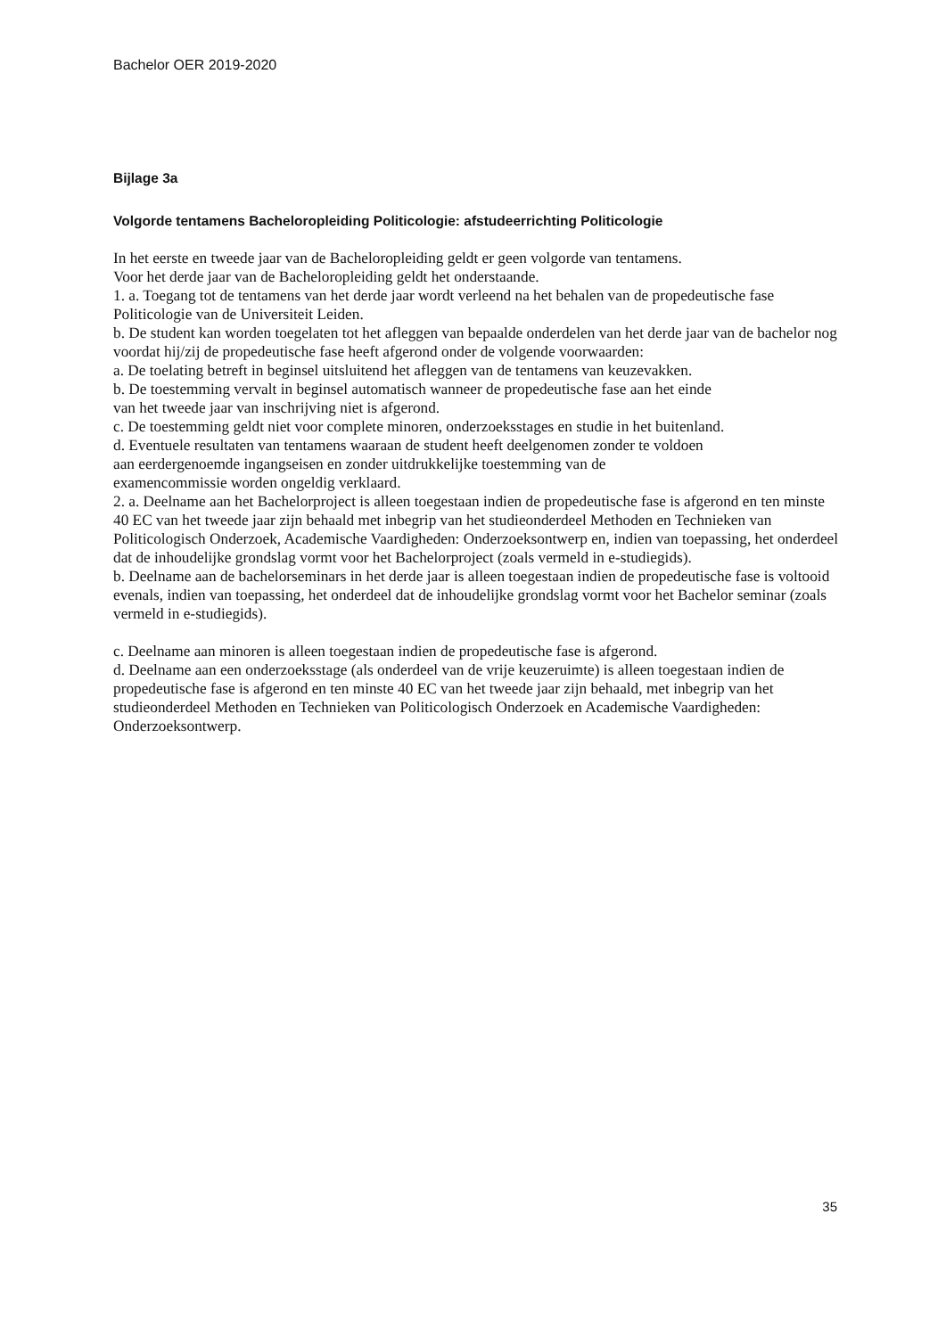Bachelor OER 2019-2020
Bijlage 3a
Volgorde tentamens Bacheloropleiding Politicologie: afstudeerrichting Politicologie
In het eerste en tweede jaar van de Bacheloropleiding geldt er geen volgorde van tentamens.
Voor het derde jaar van de Bacheloropleiding geldt het onderstaande.
1. a. Toegang tot de tentamens van het derde jaar wordt verleend na het behalen van de propedeutische fase Politicologie van de Universiteit Leiden.
b. De student kan worden toegelaten tot het afleggen van bepaalde onderdelen van het derde jaar van de bachelor nog voordat hij/zij de propedeutische fase heeft afgerond onder de volgende voorwaarden:
a. De toelating betreft in beginsel uitsluitend het afleggen van de tentamens van keuzevakken.
b. De toestemming vervalt in beginsel automatisch wanneer de propedeutische fase aan het einde
van het tweede jaar van inschrijving niet is afgerond.
c. De toestemming geldt niet voor complete minoren, onderzoeksstages en studie in het buitenland.
d. Eventuele resultaten van tentamens waaraan de student heeft deelgenomen zonder te voldoen
aan eerdergenoemde ingangseisen en zonder uitdrukkelijke toestemming van de
examencommissie worden ongeldig verklaard.
2. a. Deelname aan het Bachelorproject is alleen toegestaan indien de propedeutische fase is afgerond en ten minste 40 EC van het tweede jaar zijn behaald met inbegrip van het studieonderdeel Methoden en Technieken van Politicologisch Onderzoek, Academische Vaardigheden: Onderzoeksontwerp en, indien van toepassing, het onderdeel dat de inhoudelijke grondslag vormt voor het Bachelorproject (zoals vermeld in e-studiegids).
b. Deelname aan de bachelorseminars in het derde jaar is alleen toegestaan indien de propedeutische fase is voltooid evenals, indien van toepassing, het onderdeel dat de inhoudelijke grondslag vormt voor het Bachelor seminar (zoals vermeld in e-studiegids).
c. Deelname aan minoren is alleen toegestaan indien de propedeutische fase is afgerond.
d. Deelname aan een onderzoeksstage (als onderdeel van de vrije keuzeruimte) is alleen toegestaan indien de propedeutische fase is afgerond en ten minste 40 EC van het tweede jaar zijn behaald, met inbegrip van het studieonderdeel Methoden en Technieken van Politicologisch Onderzoek en Academische Vaardigheden: Onderzoeksontwerp.
35